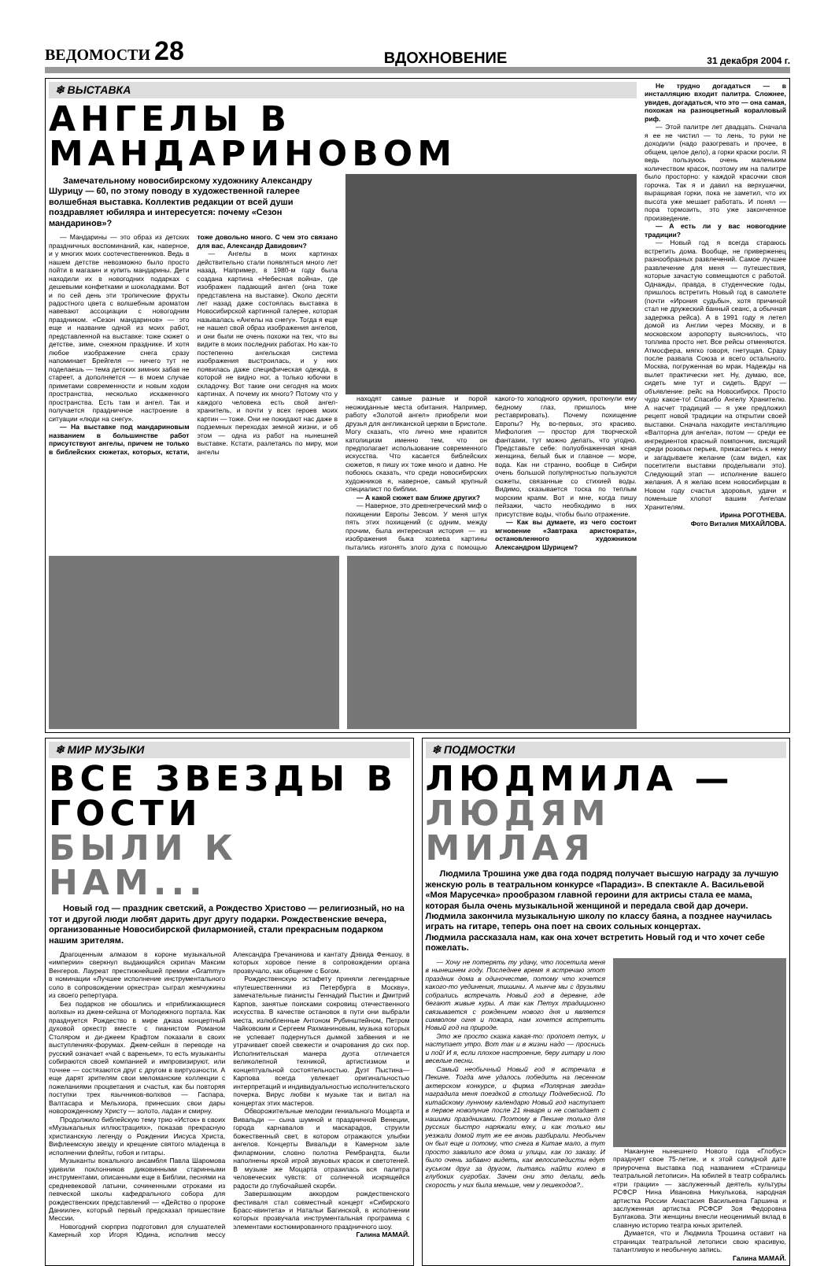ВЕДОМОСТИ 28
ВДОХНОВЕНИЕ
31 декабря 2004 г.
❄ ВЫСТАВКА
АНГЕЛЫ В МАНДАРИНОВОМ
Замечательному новосибирскому художнику Александру Шурицу — 60, по этому поводу в художественной галерее волшебная выставка. Коллектив редакции от всей души поздравляет юбиляра и интересуется: почему «Сезон мандаринов»?
— Мандарины — это образ из детских праздничных воспоминаний, как, наверное, и у многих моих соотечественников. Ведь в нашем детстве невозможно было просто пойти в магазин и купить мандарины. Дети находили их в новогодних подарках с дешевыми конфетками и шоколадками. Вот и по сей день эти тропические фрукты радостного цвета с волшебным ароматом навевают ассоциации с новогодним праздником. «Сезон мандаринов» — это еще и название одной из моих работ, представленной на выставке: тоже сюжет о детстве, зиме, снежном празднике. И хотя любое изображение снега сразу напоминает Брейгеля — ничего тут не поделаешь — тема детских зимних забав не стареет, а дополняется — в моем случае приметами современности и новым ходом пространства, несколько искаженного пространства. Есть там и ангел. Так и получается праздничное настроение в ситуации «люди на снегу».
— На выставке под мандариновым названием в большинстве работ присутствуют ангелы, причем не только в библейских сюжетах, которых, кстати, тоже довольно много. С чем это связано для вас, Александр Давидович?
— Ангелы в моих картинах действительно стали появляться много лет назад. Например, в 1980-м году была создана картина «Небесная война», где изображен падающий ангел (она тоже представлена на выставке). Около десяти лет назад даже состоялась выставка в Новосибирской картинной галерее, которая называлась «Ангелы на снегу». Тогда я еще не нашел свой образ изображения ангелов, и они были не очень похожи на тех, что вы видите в моих последних работах. Но как-то постепенно ангельская система изображения выстроилась, и у них появилась даже специфическая одежда, в которой не видно ног, а только юбочки в складочку. Вот такие они сегодня на моих картинах. А почему их много? Потому что у каждого человека есть свой ангел-хранитель, и почти у всех героев моих картин — тоже. Они не покидают нас даже в подземных переходах земной жизни, и об этом — одна из работ на нынешней выставке. Кстати, разлетаясь по миру, мои ангелы
находят самые разные и порой неожиданные места обитания. Например, работу «Золотой ангел» приобрели мои друзья для англиканской церкви в Бристоле. Могу сказать, что лично мне нравится католицизм именно тем, что он предполагает использование современного искусства. Что касается библейских сюжетов, я пишу их тоже много и давно. Не побоюсь сказать, что среди новосибирских художников я, наверное, самый крупный специалист по библии.
— А какой сюжет вам ближе других?
— Наверное, это древнегреческий миф о похищении Европы Зевсом. У меня штук пять этих похищений (с одним, между прочим, была интересная история — из изображения быка хозяева картины пытались изгонять злого духа с помощью какого-то холодного оружия, проткнули ему бедному глаз, пришлось мне реставрировать). Почему похищение Европы? Ну, во-первых, это красиво. Мифология — простор для творческой фантазии, тут можно делать, что угодно. Представьте себе: полуобнаженная юная женщина, белый бык и главное — море, вода. Как ни странно, вообще в Сибири очень большой популярностью пользуются сюжеты, связанные со стихией воды. Видимо, сказывается тоска по теплым морским краям. Вот и мне, когда пишу пейзажи, часто необходимо в них присутствие воды, чтобы было отражение.
— Как вы думаете, из чего состоит мгновение «Завтрака аристократа», остановленного художником Александром Шурицем?
Не трудно догадаться — в инсталляцию входит палитра. Сложнее, увидев, догадаться, что это — она самая, похожая на разноцветный коралловый риф.
— Этой палитре лет двадцать. Сначала я ее не чистил — то лень, то руки не доходили (надо разогревать и прочее, в общем, целое дело), а горки краски росли. Я ведь пользуюсь очень маленьким количеством красок, поэтому им на палитре было просторно: у каждой красочки своя горочка. Так я и давил на верхушечки, выращивая горки, пока не заметил, что их высота уже мешает работать. И понял — пора тормозить, это уже законченное произведение.
— А есть ли у вас новогодние традиции?
— Новый год я всегда стараюсь встретить дома. Вообще, не приверженец разнообразных развлечений. Самое лучшее развлечение для меня — путешествия, которые зачастую совмещаются с работой. Однажды, правда, в студенческие годы, пришлось встретить Новый год в самолете (почти «Ирония судьбы», хотя причиной стал не дружеский банный сеанс, а обычная задержка рейса). А в 1991 году я летел домой из Англии через Москву, и в московском аэропорту выяснилось, что топлива просто нет. Все рейсы отменяются. Атмосфера, мягко говоря, гнетущая. Сразу после развала Союза и всего остального. Москва, погруженная во мрак. Надежды на вылет практически нет. Ну, думаю, все, сидеть мне тут и сидеть. Вдруг — объявление: рейс на Новосибирск. Просто чудо какое-то! Спасибо Ангелу Хранителю. А насчет традиций — я уже предложил рецепт новой традиции на открытии своей выставки. Сначала находите инсталляцию «Валторна для ангела», потом — среди ее ингредиентов красный помпончик, висящий среди розовых перьев, прикасаетесь к нему и загадываете желание (сам видел, как посетители выставки проделывали это). Следующий этап — исполнение вашего желания. А я желаю всем новосибирцам в Новом году счастья здоровья, удачи и поменьше хлопот вашим Ангелам Хранителям.
Ирина РОГОТНЕВА.
Фото Виталия МИХАЙЛОВА.
❄ МИР МУЗЫКИ
ВСЕ ЗВЕЗДЫ В ГОСТИ
БЫЛИ К НАМ...
Новый год — праздник светский, а Рождество Христово — религиозный, но на тот и другой люди любят дарить друг другу подарки. Рождественские вечера, организованные Новосибирской филармонией, стали прекрасным подарком нашим зрителям.
Драгоценным алмазом в короне музыкальной «империи» сверкнул выдающийся скрипач Максим Венгеров. Лауреат престижнейшей премии «Grammy» в номинации «Лучшее исполнение инструментального соло в сопровождении оркестра» сыграл жемчужины из своего репертуара.
Без подарков не обошлись и «приближающиеся волхвы» из джем-сейшна от Молодежного портала. Как празднуется Рождество в мире джаза концертный духовой оркестр вместе с пианистом Романом Столяром и ди-джеем Крафтом показали в своих выступлениях-форумах. Джем-сейшн в переводе на русский означает «чай с вареньем», то есть музыканты собираются своей компанией и импровизируют, или точнее — состязаются друг с другом в виртуозности. А еще дарят зрителям свои меломанские коллекции с пожеланиями процветания и счастья, как бы повторяя поступки трех язычников-волхвов — Гаспара, Валтасара и Мельхиора, принесших свои дары новорожденному Христу — золото, ладан и смирну.
Продолжило библейскую тему трио «Исток» в своих «Музыкальных иллюстрациях», показав прекрасную христианскую легенду о Рождении Иисуса Христа, Вифлеемскую звезду и крещение святого младенца в исполнении флейты, гобоя и гитары.
Музыканты вокального ансамбля Павла Шаромова удивили поклонников диковинными старинными инструментами, описанными еще в Библии, песнями на средневековой латыни, сочиненными отроками из певческой школы кафедрального собора для рождественских представлений — «Действо о пророке Данииле», который первый предсказал пришествие Мессии.
Новогодний сюрприз подготовил для слушателей Камерный хор Игоря Юдина, исполнив мессу Александра Гречанинова и кантату Дэвида Феншоу, в которых хоровое пение в сопровождении органа прозвучало, как общение с Богом.
Рождественскую эстафету приняли легендарные «путешественники из Петербурга в Москву», замечательные пианисты Геннадий Пыстин и Дмитрий Карпов, занятые поисками сокровищ отечественного искусства. В качестве остановок в пути они выбрали места, излюбленные Антоном Рубинштейном, Петром Чайковским и Сергеем Рахманиновым, музыка которых не успевает подернуться дымкой забвения и не утрачивает своей свежести и очарования до сих пор. Исполнительская манера дуэта отличается великолепной техникой, артистизмом и концептуальной состоятельностью. Дуэт Пыстина—Карпова всегда увлекает оригинальностью интерпретаций и индивидуальностью исполнительского почерка. Вирус любви к музыке так и витал на концертах этих мастеров.
Обворожительные мелодии гениального Моцарта и Вивальди — сына шумной и праздничной Венеции, города карнавалов и маскарадов, струили божественный свет, в котором отражаются улыбки ангелов. Концерты Вивальди в Камерном зале филармонии, словно полотна Рембрандта, были наполнены яркой игрой звуковых красок и светотеней. В музыке же Моцарта отразилась вся палитра человеческих чувств: от солнечной искрящейся радости до глубочайшей скорби.
Завершающим аккордом рождественского фестиваля стал совместный концерт «Сибирского Брасс-квинтета» и Натальи Багинской, в исполнении которых прозвучала инструментальная программа с элементами костюмированного праздничного шоу.
Галина МАМАЙ.
❄ ПОДМОСТКИ
ЛЮДМИЛА —
ЛЮДЯМ МИЛАЯ
Людмила Трошина уже два года подряд получает высшую награду за лучшую женскую роль в театральном конкурсе «Парадиз». В спектакле А. Васильевой «Моя Марусечка» прообразом главной героини для актрисы стала ее мама, которая была очень музыкальной женщиной и передала свой дар дочери. Людмила закончила музыкальную школу по классу баяна, а позднее научилась играть на гитаре, теперь она поет на своих сольных концертах.
Людмила рассказала нам, как она хочет встретить Новый год и что хочет себе пожелать.
— Хочу не потерять ту удачу, что посетила меня в нынешнем году. Последнее время я встречаю этот праздник дома в одиночестве, потому что хочется какого-то уединения, тишины. А нынче мы с друзьями собрались встречать Новый год в деревне, где бегают живые куры. А так как Петух традиционно связывается с рождением нового дня и является символом огня и пожара, нам хочется встретить Новый год на природе.
Это же просто сказка какая-то: пропоет петух, и наступает утро. Вот так и в жизни надо — проснись и пой! И я, если плохое настроение, беру гитару и пою веселые песни.
Самый необычный Новый год я встречала в Пекине. Тогда мне удалось победить на песенном актерском конкурсе, и фирма «Полярная звезда» наградила меня поездкой в столицу Поднебесной. По китайскому лунному календарю Новый год наступает в первое новолуние после 21 января и не совпадает с нашими праздниками. Поэтому в Пекине только для русских быстро наряжали елку, и как только мы уезжали домой тут же ее вновь разбирали. Необычен он был еще и потому, что снега в Китае мало, а тут просто завалило все дома и улицы, как по заказу. И было очень забавно видеть, как велосипедисты едут гуськом друг за другом, пытаясь найти колею в глубоких сугробах. Зачем они это делали, ведь скорость у них была меньше, чем у пешеходов?..
Накануне нынешнего Нового года «Глобус» празднует свое 75-летие, и к этой солидной дате приурочена выставка под названием «Страницы театральной летописи». На юбилей в театр собрались «три грации» — заслуженный деятель культуры РСФСР Нина Ивановна Никулькова, народная артистка России Анастасия Васильевна Гаршина и заслуженная артистка РСФСР Зоя Федоровна Булгакова. Эти женщины внесли неоценимый вклад в славную историю театра юных зрителей.
Думается, что и Людмила Трошина оставит на страницах театральной летописи свою красивую, талантливую и необычную запись.
Галина МАМАЙ.